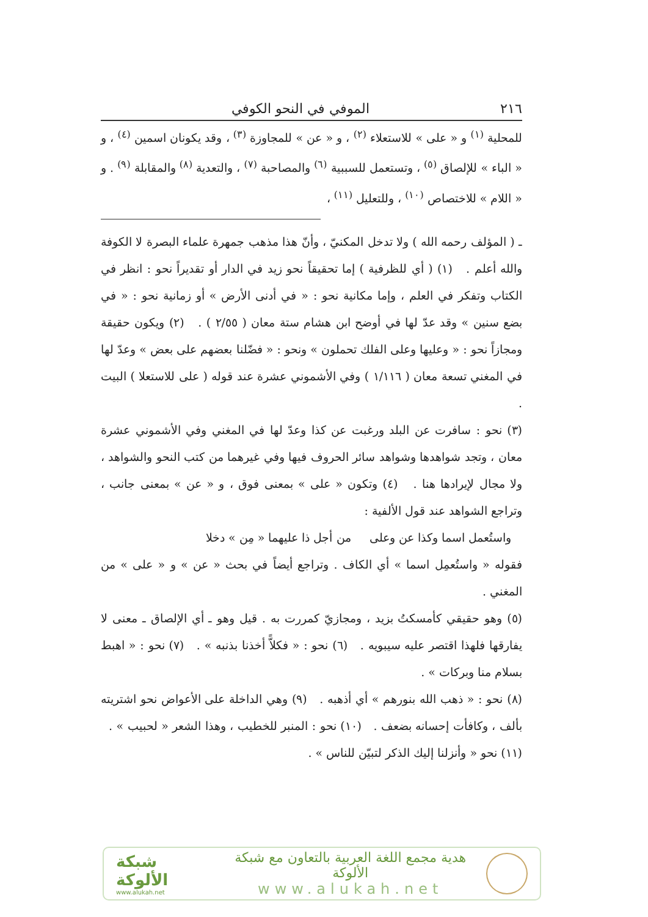٢١٦ الموفي في النحو الكوفي
للمحلية <sup>(١)</sup> و « على » للاستعلاء <sup>(٢)</sup> ، و « عن » للمجاوزة <sup>(٣)</sup> ، وقد يكونان اسمين <sup>(٤)</sup> ، و « الباء » للإلصاق <sup>(٥)</sup> ، وتستعمل للسببية <sup>(٦)</sup> والمصاحبة <sup>(٧)</sup> ، والتعدية <sup>(٨)</sup> والمقابلة <sup>(٩)</sup> . و « اللام » للاختصاص <sup>(١٠)</sup> ، وللتعليل <sup>(١١)</sup> ،
ـ ( المؤلف رحمه الله ) ولا تدخل المكنيّ ، وأنّ هذا مذهب جمهرة علماء البصرة لا الكوفة والله أعلم . (١) ( أي للظرفية ) إما تحقيقاً نحو زيد في الدار أو تقديراً نحو : انظر في الكتاب وتفكر في العلم ، وإما مكانية نحو : « في أدنى الأرض » أو زمانية نحو : « في بضع سنين » وقد عدّ لها في أوضح ابن هشام ستة معان ( ٢/٥٥ ) . (٢) ويكون حقيقة ومجازاً نحو : « وعليها وعلى الفلك تحملون » ونحو : « فضّلنا بعضهم على بعض » وعدّ لها في المغني تسعة معان ( ١/١١٦ ) وفي الأشموني عشرة عند قوله ( على للاستعلا ) البيت .
(٣) نحو : سافرت عن البلد ورغبت عن كذا وعدّ لها في المغني وفي الأشموني عشرة معان ، وتجد شواهدها وشواهد سائر الحروف فيها وفي غيرهما من كتب النحو والشواهد ، ولا مجال لإيرادها هنا . (٤) وتكون « على » بمعنى فوق ، و « عن » بمعنى جانب ، وتراجع الشواهد عند قول الألفية :
واستُعمل اسما وكذا عن وعلى من أجل ذا عليهما « مِن » دخلا
فقوله « واستُعمِل اسما » أي الكاف . وتراجع أيضاً في بحث « عن » و « على » من المغني .
(٥) وهو حقيقي كأمسكتُ بزيد ، ومجازيّ كمررت به . قيل وهو ـ أي الإلصاق ـ معنى لا يفارقها فلهذا اقتصر عليه سيبويه . (٦) نحو : « فكلاًّ أخذنا بذنبه » . (٧) نحو : « اهبط بسلام منا وبركات » .
(٨) نحو : « ذهب الله بنورهم » أي أذهبه . (٩) وهي الداخلة على الأعواض نحو اشتريته بألف ، وكافأت إحسانه بضعف . (١٠) نحو : المنبر للخطيب ، وهذا الشعر « لحبيب » . (١١) نحو « وأنزلنا إليك الذكر لتبيّن للناس » .
شبكة الألوكة
www.alukah.net
هدية مجمع اللغة العربية بالتعاون مع شبكة الألوكة
www.alukah.net